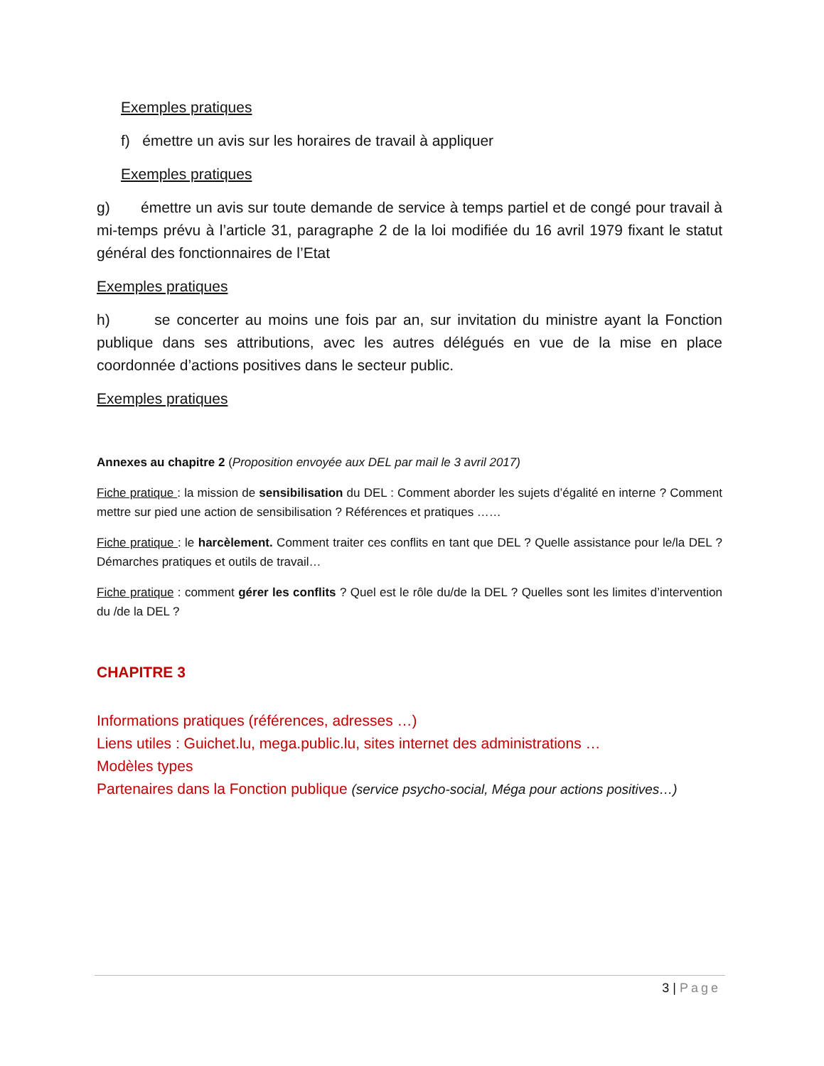Exemples pratiques
f) émettre un avis sur les horaires de travail à appliquer
Exemples pratiques
g) émettre un avis sur toute demande de service à temps partiel et de congé pour travail à mi-temps prévu à l’article 31, paragraphe 2 de la loi modifiée du 16 avril 1979 fixant le statut général des fonctionnaires de l’Etat
Exemples pratiques
h) se concerter au moins une fois par an, sur invitation du ministre ayant la Fonction publique dans ses attributions, avec les autres délégués en vue de la mise en place coordonnée d’actions positives dans le secteur public.
Exemples pratiques
Annexes au chapitre 2 (Proposition envoyée aux DEL par mail le 3 avril 2017)
Fiche pratique : la mission de sensibilisation du DEL : Comment aborder les sujets d’égalité en interne ? Comment mettre sur pied une action de sensibilisation ? Références et pratiques ……
Fiche pratique : le harcèlement. Comment traiter ces conflits en tant que DEL ? Quelle assistance pour le/la DEL ? Démarches pratiques et outils de travail…
Fiche pratique : comment gérer les conflits ? Quel est le rôle du/de la DEL ? Quelles sont les limites d’intervention du /de la DEL ?
CHAPITRE 3
Informations pratiques (références, adresses …)
Liens utiles : Guichet.lu, mega.public.lu, sites internet des administrations …
Modèles types
Partenaires dans la Fonction publique (service psycho-social, Méga pour actions positives…)
3 | Page